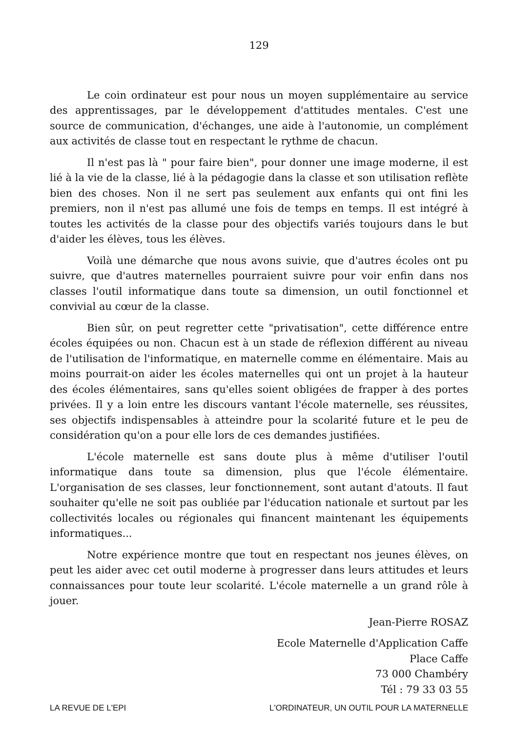129
Le coin ordinateur est pour nous un moyen supplémentaire au service des apprentissages, par le développement d'attitudes mentales. C'est une source de communication, d'échanges, une aide à l'autonomie, un complément aux activités de classe tout en respectant le rythme de chacun.
Il n'est pas là " pour faire bien", pour donner une image moderne, il est lié à la vie de la classe, lié à la pédagogie dans la classe et son utilisation reflète bien des choses. Non il ne sert pas seulement aux enfants qui ont fini les premiers, non il n'est pas allumé une fois de temps en temps. Il est intégré à toutes les activités de la classe pour des objectifs variés toujours dans le but d'aider les élèves, tous les élèves.
Voilà une démarche que nous avons suivie, que d'autres écoles ont pu suivre, que d'autres maternelles pourraient suivre pour voir enfin dans nos classes l'outil informatique dans toute sa dimension, un outil fonctionnel et convivial au cœur de la classe.
Bien sûr, on peut regretter cette "privatisation", cette différence entre écoles équipées ou non. Chacun est à un stade de réflexion différent au niveau de l'utilisation de l'informatique, en maternelle comme en élémentaire. Mais au moins pourrait-on aider les écoles maternelles qui ont un projet à la hauteur des écoles élémentaires, sans qu'elles soient obligées de frapper à des portes privées. Il y a loin entre les discours vantant l'école maternelle, ses réussites, ses objectifs indispensables à atteindre pour la scolarité future et le peu de considération qu'on a pour elle lors de ces demandes justifiées.
L'école maternelle est sans doute plus à même d'utiliser l'outil informatique dans toute sa dimension, plus que l'école élémentaire. L'organisation de ses classes, leur fonctionnement, sont autant d'atouts. Il faut souhaiter qu'elle ne soit pas oubliée par l'éducation nationale et surtout par les collectivités locales ou régionales qui financent maintenant les équipements informatiques...
Notre expérience montre que tout en respectant nos jeunes élèves, on peut les aider avec cet outil moderne à progresser dans leurs attitudes et leurs connaissances pour toute leur scolarité. L'école maternelle a un grand rôle à jouer.
Jean-Pierre ROSAZ
Ecole Maternelle d'Application Caffe
Place Caffe
73 000 Chambéry
Tél : 79 33 03 55
LA REVUE DE L'EPI L'ORDINATEUR, UN OUTIL POUR LA MATERNELLE